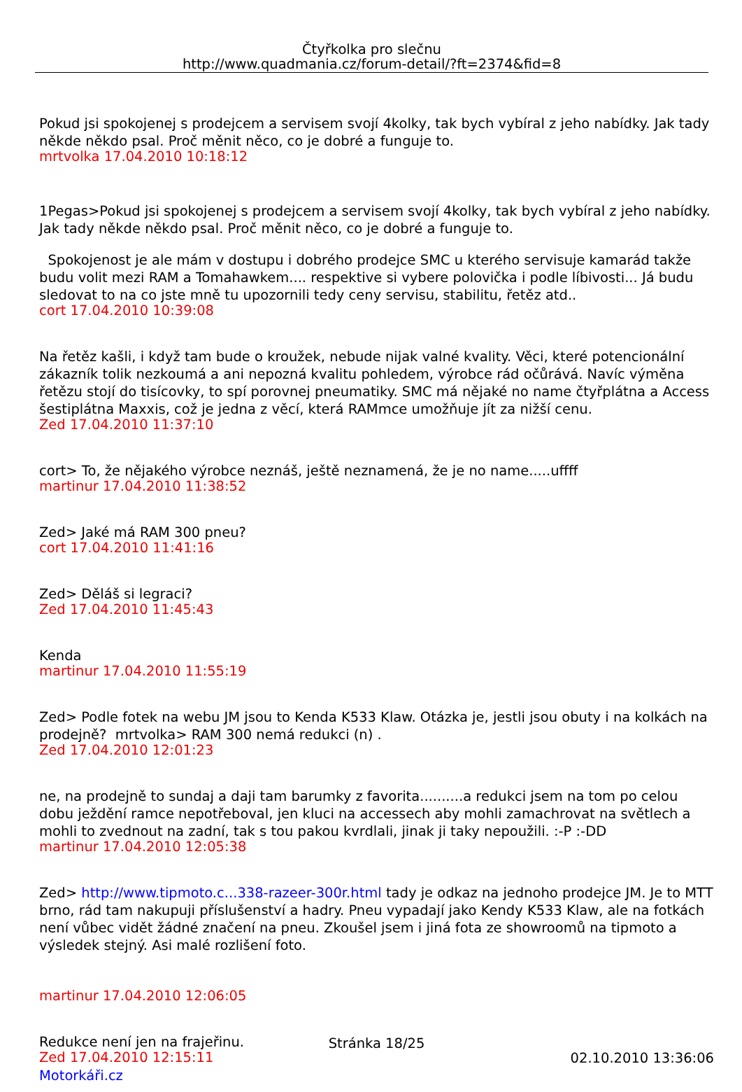Čtyřkolka pro slečnu
http://www.quadmania.cz/forum-detail/?ft=2374&fid=8
Pokud jsi spokojenej s prodejcem a servisem svojí 4kolky, tak bych vybíral z jeho nabídky. Jak tady někde někdo psal. Proč měnit něco, co je dobré a funguje to.
mrtvolka 17.04.2010 10:18:12
1Pegas>Pokud jsi spokojenej s prodejcem a servisem svojí 4kolky, tak bych vybíral z jeho nabídky. Jak tady někde někdo psal. Proč měnit něco, co je dobré a funguje to.
Spokojenost je ale mám v dostupu i dobrého prodejce SMC u kterého servisuje kamarád takže budu volit mezi RAM a Tomahawkem.... respektive si vybere polovička i podle líbivosti... Já budu sledovat to na co jste mně tu upozornili tedy ceny servisu, stabilitu, řetěz atd..
cort 17.04.2010 10:39:08
Na řetěz kašli, i když tam bude o kroužek, nebude nijak valné kvality. Věci, které potencionální zákazník tolik nezkoumá a ani nepozná kvalitu pohledem, výrobce rád očůrává. Navíc výměna řetězu stojí do tisícovky, to spí porovnej pneumatiky. SMC má nějaké no name čtyřplátna a Access šestiplátna Maxxis, což je jedna z věcí, která RAMmce umožňuje jít za nižší cenu.
Zed 17.04.2010 11:37:10
cort> To, že nějakého výrobce neznáš, ještě neznamená, že je no name.....uffff
martinur 17.04.2010 11:38:52
Zed> Jaké má RAM 300 pneu?
cort 17.04.2010 11:41:16
Zed> Děláš si legraci?
Zed 17.04.2010 11:45:43
Kenda
martinur 17.04.2010 11:55:19
Zed> Podle fotek na webu JM jsou to Kenda K533 Klaw. Otázka je, jestli jsou obuty i na kolkách na prodejně? mrtvolka> RAM 300 nemá redukci (n) .
Zed 17.04.2010 12:01:23
ne, na prodejně to sundaj a daji tam barumky z favorita..........a redukci jsem na tom po celou dobu ježdění ramce nepotřeboval, jen kluci na accessech aby mohli zamachrovat na světlech a mohli to zvednout na zadní, tak s tou pakou kvrdlali, jinak ji taky nepoužili. :-P :-DD
martinur 17.04.2010 12:05:38
Zed> http://www.tipmoto.c...338-razeer-300r.html tady je odkaz na jednoho prodejce JM. Je to MTT brno, rád tam nakupuji příslušenství a hadry. Pneu vypadají jako Kendy K533 Klaw, ale na fotkách není vůbec vidět žádné značení na pneu. Zkoušel jsem i jiná fota ze showroomů na tipmoto a výsledek stejný. Asi malé rozlišení foto.
martinur 17.04.2010 12:06:05
Redukce není jen na frajeřinu.
Zed 17.04.2010 12:15:11
Stránka 18/25
02.10.2010 13:36:06
Motorkáři.cz